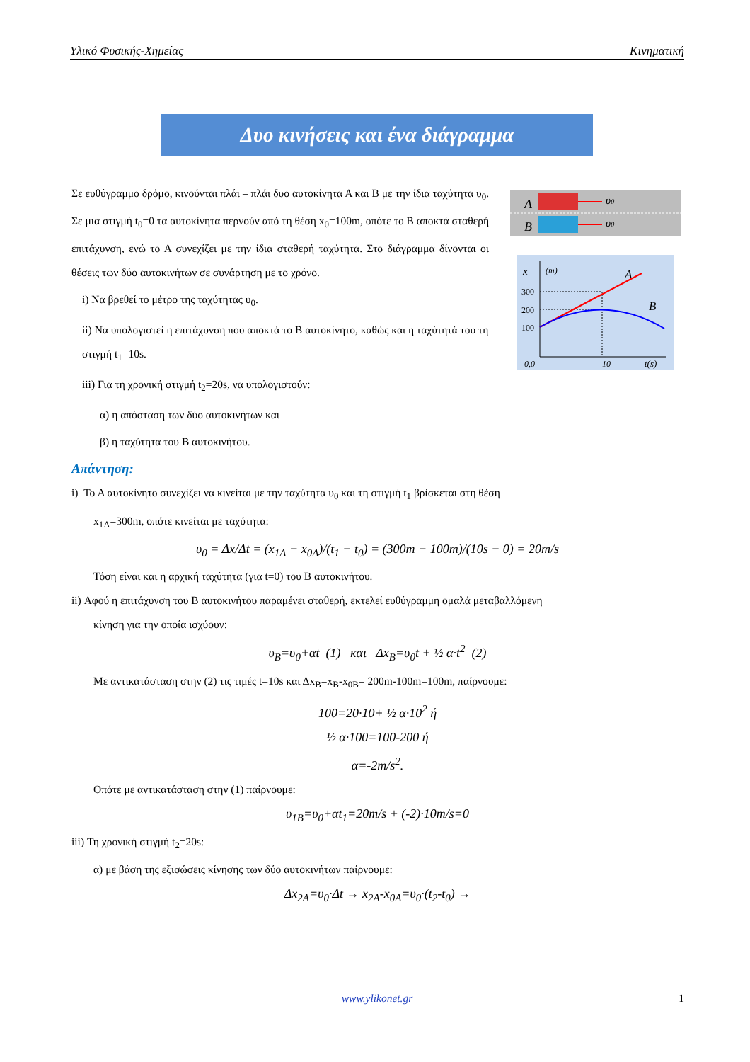Υλικό Φυσικής-Χημείας Κινηματική
Δυο κινήσεις και ένα διάγραμμα
A
υ0
B
υ0
x
(m)
300
200
100
0,0
10
t(s)
A
B
Σε ευθύγραμμο δρόμο, κινούνται πλάι – πλάι δυο αυτοκίνητα Α και Β με την ίδια ταχύτητα υ<sub>0</sub>. Σε μια στιγμή t<sub>0</sub>=0 τα αυτοκίνητα περνούν από τη θέση x<sub>0</sub>=100m, οπότε το Β αποκτά σταθερή επιτάχυνση, ενώ το Α συνεχίζει με την ίδια σταθερή ταχύτητα. Στο διάγραμμα δίνονται οι θέσεις των δύο αυτοκινήτων σε συνάρτηση με το χρόνο.
i) Να βρεθεί το μέτρο της ταχύτητας υ<sub>0</sub>.
ii) Να υπολογιστεί η επιτάχυνση που αποκτά το Β αυτοκίνητο, καθώς και η ταχύτητά του τη στιγμή t<sub>1</sub>=10s.
iii) Για τη χρονική στιγμή t<sub>2</sub>=20s, να υπολογιστούν:
α) η απόσταση των δύο αυτοκινήτων και
β) η ταχύτητα του Β αυτοκινήτου.
Απάντηση:
i) Το Α αυτοκίνητο συνεχίζει να κινείται με την ταχύτητα υ<sub>0</sub> και τη στιγμή t<sub>1</sub> βρίσκεται στη θέση
x<sub>1A</sub>=300m, οπότε κινείται με ταχύτητα:
υ<sub>0</sub> = Δx/Δt = (x<sub>1A</sub> − x<sub>0A</sub>)/(t<sub>1</sub> − t<sub>0</sub>) = (300m − 100m)/(10s − 0) = 20m/s
Τόση είναι και η αρχική ταχύτητα (για t=0) του Β αυτοκινήτου.
ii) Αφού η επιτάχυνση του Β αυτοκινήτου παραμένει σταθερή, εκτελεί ευθύγραμμη ομαλά μεταβαλλόμενη
κίνηση για την οποία ισχύουν:
υ<sub>B</sub>=υ<sub>0</sub>+αt (1) και Δx<sub>B</sub>=υ<sub>0</sub>t + ½ α·t<sup>2</sup> (2)
Με αντικατάσταση στην (2) τις τιμές t=10s και Δx<sub>B</sub>=x<sub>B</sub>-x<sub>0B</sub>= 200m-100m=100m, παίρνουμε:
100=20·10+ ½ α·10<sup>2</sup> ή
½ α·100=100-200 ή
α=-2m/s<sup>2</sup>.
Οπότε με αντικατάσταση στην (1) παίρνουμε:
υ<sub>1B</sub>=υ<sub>0</sub>+αt<sub>1</sub>=20m/s + (-2)·10m/s=0
iii) Τη χρονική στιγμή t<sub>2</sub>=20s:
α) με βάση της εξισώσεις κίνησης των δύο αυτοκινήτων παίρνουμε:
Δx<sub>2A</sub>=υ<sub>0</sub>·Δt → x<sub>2A</sub>-x<sub>0A</sub>=υ<sub>0</sub>·(t<sub>2</sub>-t<sub>0</sub>) →
www.ylikonet.gr 1